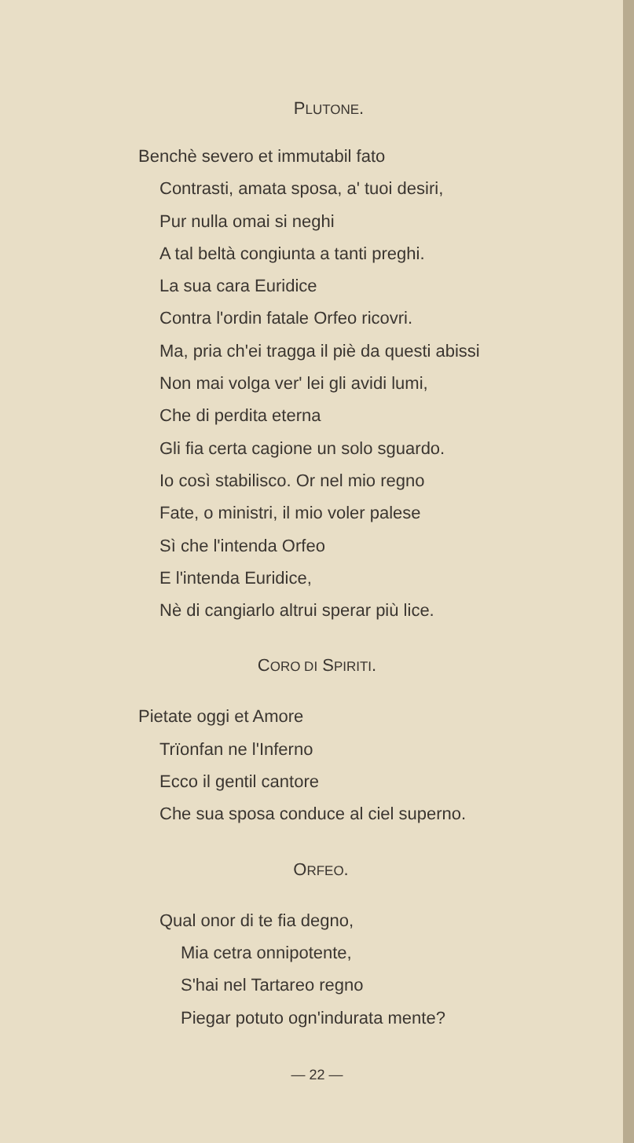PLUTONE.
Benchè severo et immutabil fato
Contrasti, amata sposa, a' tuoi desiri,
Pur nulla omai si neghi
A tal beltà congiunta a tanti preghi.
La sua cara Euridice
Contra l'ordin fatale Orfeo ricovri.
Ma, pria ch'ei tragga il piè da questi abissi
Non mai volga ver' lei gli avidi lumi,
Che di perdita eterna
Gli fia certa cagione un solo sguardo.
Io così stabilisco. Or nel mio regno
Fate, o ministri, il mio voler palese
Sì che l'intenda Orfeo
E l'intenda Euridice,
Nè di cangiarlo altrui sperar più lice.
CORO DI SPIRITI.
Pietate oggi et Amore
Trïonfan ne l'Inferno
Ecco il gentil cantore
Che sua sposa conduce al ciel superno.
ORFEO.
Qual onor di te fia degno,
Mia cetra onnipotente,
S'hai nel Tartareo regno
Piegar potuto ogn'indurata mente?
— 22 —